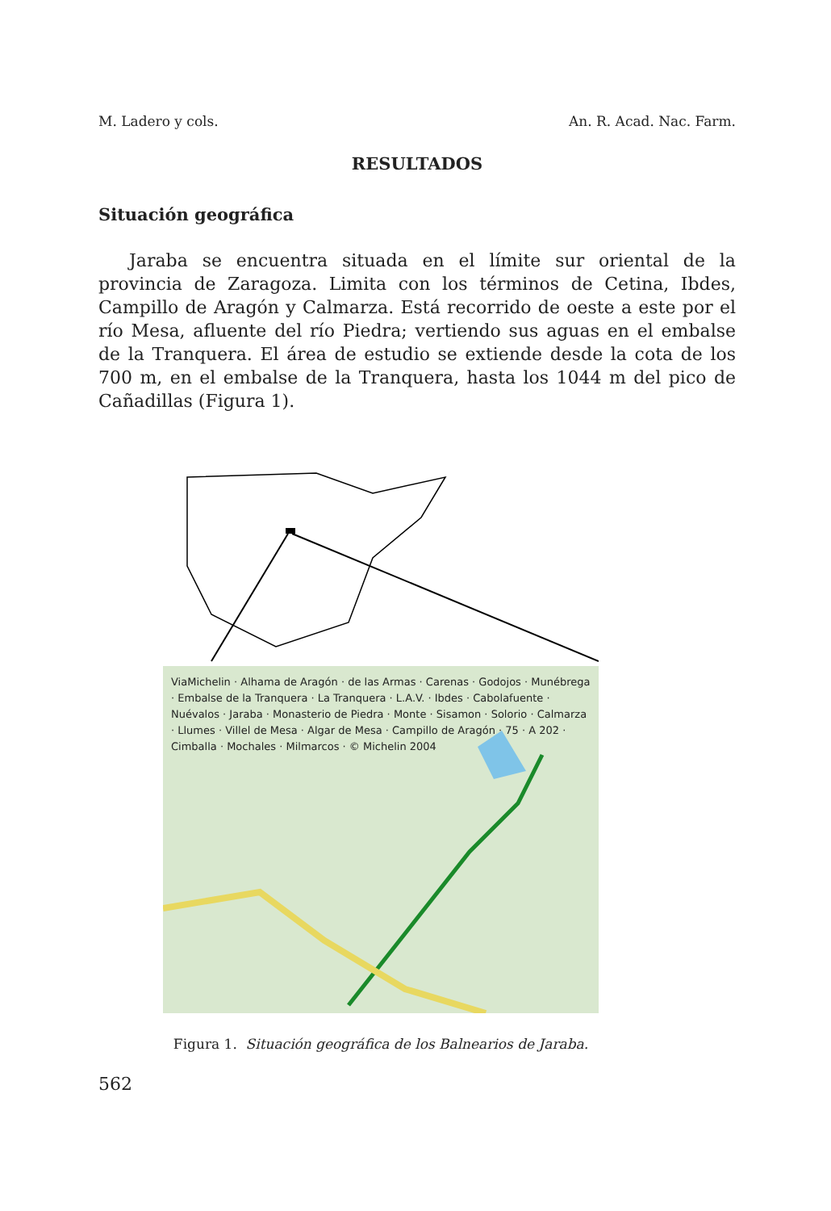M. Ladero y cols. An. R. Acad. Nac. Farm.
RESULTADOS
Situación geográfica
Jaraba se encuentra situada en el límite sur oriental de la provincia de Zaragoza. Limita con los términos de Cetina, Ibdes, Campillo de Aragón y Calmarza. Está recorrido de oeste a este por el río Mesa, afluente del río Piedra; vertiendo sus aguas en el embalse de la Tranquera. El área de estudio se extiende desde la cota de los 700 m, en el embalse de la Tranquera, hasta los 1044 m del pico de Cañadillas (Figura 1).
ViaMichelin · Alhama de Aragón · de las Armas · Carenas · Godojos · Munébrega · Embalse de la Tranquera · La Tranquera · L.A.V. · Ibdes · Cabolafuente · Nuévalos · Jaraba · Monasterio de Piedra · Monte · Sisamon · Solorio · Calmarza · Llumes · Villel de Mesa · Algar de Mesa · Campillo de Aragón · 75 · A 202 · Cimballa · Mochales · Milmarcos · © Michelin 2004
Figura 1. Situación geográfica de los Balnearios de Jaraba.
562